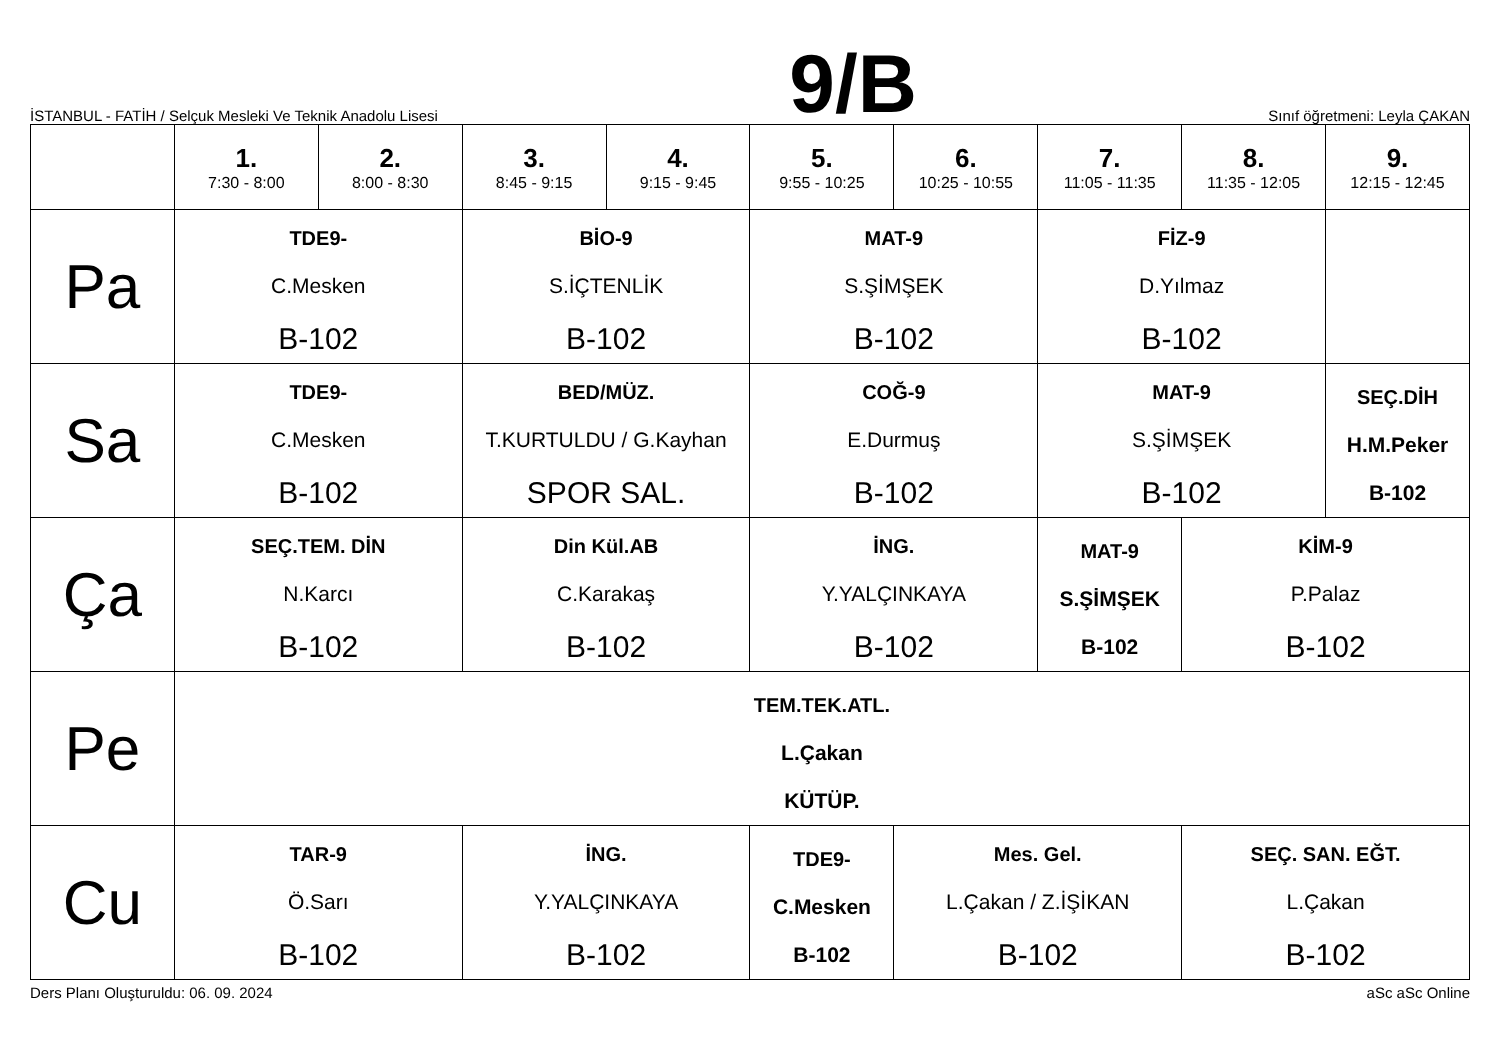İSTANBUL - FATİH / Selçuk Mesleki Ve Teknik Anadolu Lisesi 9/B Sınıf öğretmeni: Leyla ÇAKAN
| | 1. 7:30 - 8:00 | 2. 8:00 - 8:30 | 3. 8:45 - 9:15 | 4. 9:15 - 9:45 | 5. 9:55 - 10:25 | 6. 10:25 - 10:55 | 7. 11:05 - 11:35 | 8. 11:35 - 12:05 | 9. 12:15 - 12:45 |
| --- | --- | --- | --- | --- | --- | --- | --- | --- | --- |
| Pa | TDE9- C.Mesken B-102 | | BİO-9 S.İÇTENLİK B-102 | | MAT-9 S.ŞİMŞEK B-102 | | FİZ-9 D.Yılmaz B-102 | | |
| Sa | TDE9- C.Mesken B-102 | | BED/MÜZ. T.KURTULDU / G.Kayhan SPOR SAL. | | COĞ-9 E.Durmuş B-102 | | MAT-9 S.ŞİMŞEK B-102 | | SEÇ.DİH H.M.Peker B-102 |
| Ça | SEÇ.TEM. DİN N.Karcı B-102 | | Din Kül.AB C.Karakaş B-102 | | İNG. Y.YALÇINKAYA B-102 | | MAT-9 S.ŞİMŞEK B-102 | KİM-9 P.Palaz B-102 | |
| Pe | TEM.TEK.ATL. L.Çakan KÜTÜP. | | | | | | | | |
| Cu | TAR-9 Ö.Sarı B-102 | | İNG. Y.YALÇINKAYA B-102 | | TDE9- C.Mesken B-102 | Mes. Gel. L.Çakan / Z.İŞİKAN B-102 | | SEÇ. SAN. EĞT. L.Çakan B-102 | |
Ders Planı Oluşturuldu: 06. 09. 2024 aSc aSc Online